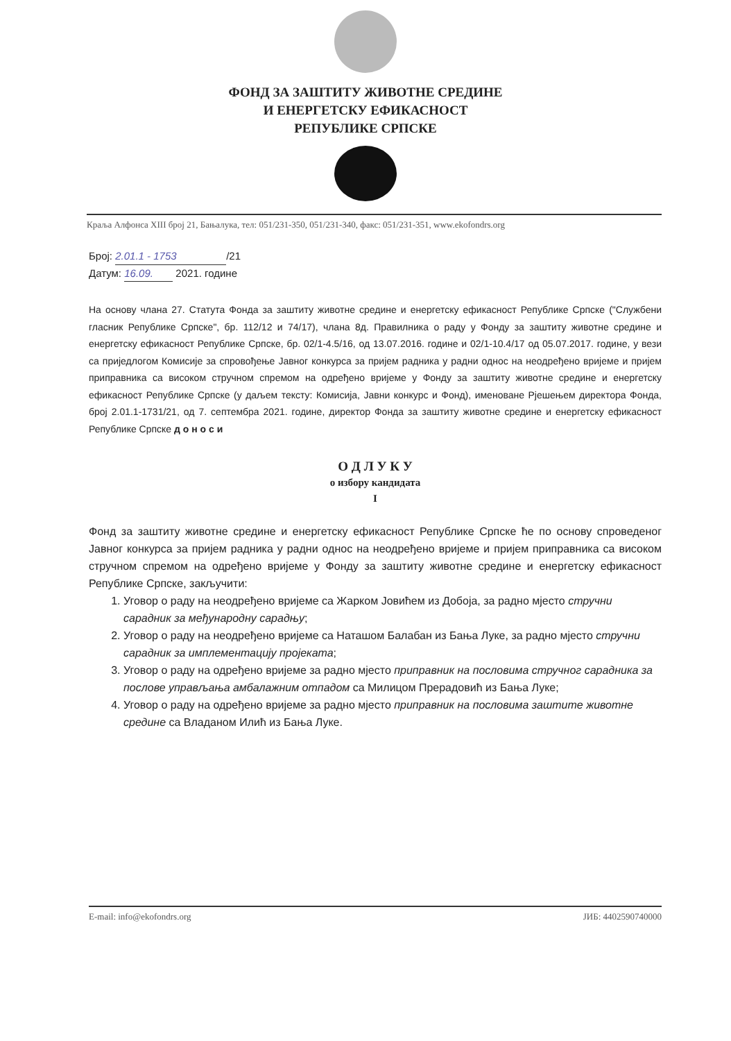ФОНД ЗА ЗАШТИТУ ЖИВОТНЕ СРЕДИНЕ
И ЕНЕРГЕТСКУ ЕФИКАСНОСТ
РЕПУБЛИКЕ СРПСКЕ
Краља Алфонса XIII број 21, Бањалука, тел: 051/231-350, 051/231-340, факс: 051/231-351, www.ekofondrs.org
Број: 2.01.1 - 1753 /21
Датум: 16.09. 2021. године
На основу члана 27. Статута Фонда за заштиту животне средине и енергетску ефикасност Републике Српске ("Службени гласник Републике Српске", бр. 112/12 и 74/17), члана 8д. Правилника о раду у Фонду за заштиту животне средине и енергетску ефикасност Републике Српске, бр. 02/1-4.5/16, од 13.07.2016. године и 02/1-10.4/17 од 05.07.2017. године, у вези са приједлогом Комисије за спровођење Јавног конкурса за пријем радника у радни однос на неодређено вријеме и пријем приправника са високом стручном спремом на одређено вријеме у Фонду за заштиту животне средине и енергетску ефикасност Републике Српске (у даљем тексту: Комисија, Јавни конкурс и Фонд), именоване Рјешењем директора Фонда, број 2.01.1-1731/21, од 7. септембра 2021. године, директор Фонда за заштиту животне средине и енергетску ефикасност Републике Српске д о н о с и
О Д Л У К У
о избору кандидата
I
Фонд за заштиту животне средине и енергетску ефикасност Републике Српске ће по основу спроведеног Јавног конкурса за пријем радника у радни однос на неодређено вријеме и пријем приправника са високом стручном спремом на одређено вријеме у Фонду за заштиту животне средине и енергетску ефикасност Републике Српске, закључити:
1. Уговор о раду на неодређено вријеме са Жарком Јовићем из Добоја, за радно мјесто стручни сарадник за међународну сарадњу;
2. Уговор о раду на неодређено вријеме са Наташом Балабан из Бања Луке, за радно мјесто стручни сарадник за имплементацију пројеката;
3. Уговор о раду на одређено вријеме за радно мјесто приправник на пословима стручног сарадника за послове управљања амбалажним отпадом са Милицом Прерадовић из Бања Луке;
4. Уговор о раду на одређено вријеме за радно мјесто приправник на пословима заштите животне средине са Владаном Илић из Бања Луке.
E-mail: info@ekofondrs.org ЈИБ: 4402590740000